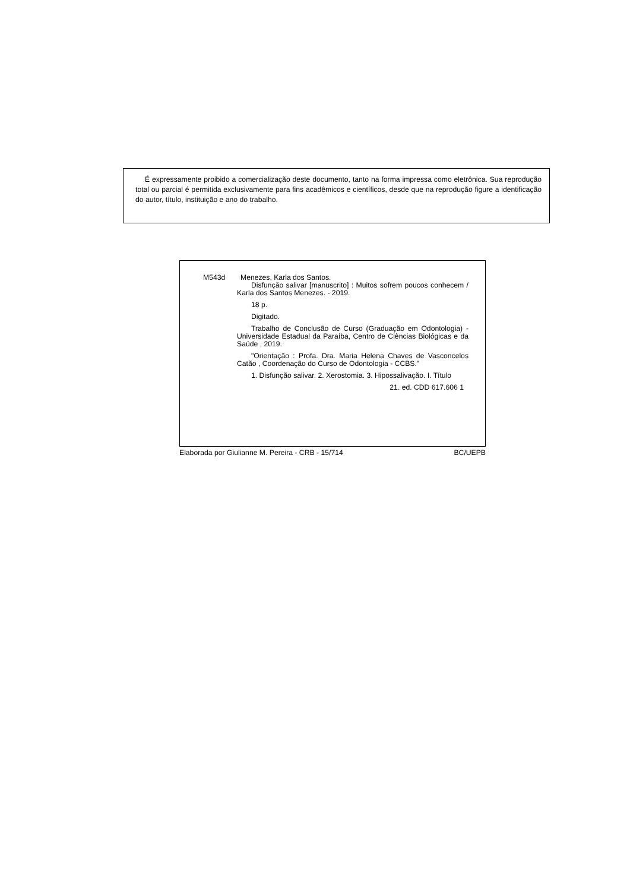É expressamente proibido a comercialização deste documento, tanto na forma impressa como eletrônica. Sua reprodução total ou parcial é permitida exclusivamente para fins acadêmicos e científicos, desde que na reprodução figure a identificação do autor, título, instituição e ano do trabalho.
M543d Menezes, Karla dos Santos.
Disfunção salivar [manuscrito] : Muitos sofrem poucos conhecem / Karla dos Santos Menezes. - 2019.
18 p.
Digitado.
Trabalho de Conclusão de Curso (Graduação em Odontologia) - Universidade Estadual da Paraíba, Centro de Ciências Biológicas e da Saúde , 2019.
"Orientação : Profa. Dra. Maria Helena Chaves de Vasconcelos Catão , Coordenação do Curso de Odontologia - CCBS."
1. Disfunção salivar. 2. Xerostomia. 3. Hipossalivação. I. Título
21. ed. CDD 617.606 1
Elaborada por Giulianne M. Pereira - CRB - 15/714 BC/UEPB